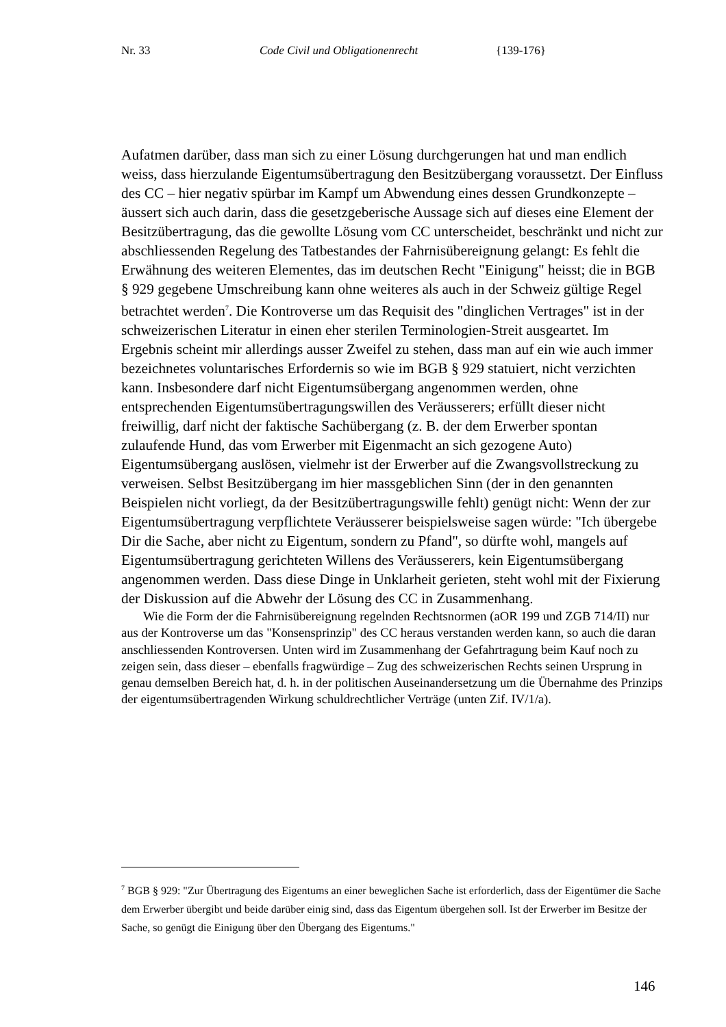Nr. 33 Code Civil und Obligationenrecht {139-176}
Aufatmen darüber, dass man sich zu einer Lösung durchgerungen hat und man endlich weiss, dass hierzulande Eigentumsübertragung den Besitzübergang voraussetzt. Der Einfluss des CC – hier negativ spürbar im Kampf um Abwendung eines dessen Grundkonzepte – äussert sich auch darin, dass die gesetzgeberische Aussage sich auf dieses eine Element der Besitzübertragung, das die gewollte Lösung vom CC unterscheidet, beschränkt und nicht zur abschliessenden Regelung des Tatbestandes der Fahrnisübereignung gelangt: Es fehlt die Erwähnung des weiteren Elementes, das im deutschen Recht "Einigung" heisst; die in BGB § 929 gegebene Umschreibung kann ohne weiteres als auch in der Schweiz gültige Regel betrachtet werden<sup>7</sup>. Die Kontroverse um das Requisit des "dinglichen Vertrages" ist in der schweizerischen Literatur in einen eher sterilen Terminologien-Streit ausgeartet. Im Ergebnis scheint mir allerdings ausser Zweifel zu stehen, dass man auf ein wie auch immer bezeichnetes voluntarisches Erfordernis so wie im BGB § 929 statuiert, nicht verzichten kann. Insbesondere darf nicht Eigentumsübergang angenommen werden, ohne entsprechenden Eigentumsübertragungswillen des Veräusserers; erfüllt dieser nicht freiwillig, darf nicht der faktische Sachübergang (z. B. der dem Erwerber spontan zulaufende Hund, das vom Erwerber mit Eigenmacht an sich gezogene Auto) Eigentumsübergang auslösen, vielmehr ist der Erwerber auf die Zwangsvollstreckung zu verweisen. Selbst Besitzübergang im hier massgeblichen Sinn (der in den genannten Beispielen nicht vorliegt, da der Besitzübertragungswille fehlt) genügt nicht: Wenn der zur Eigentumsübertragung verpflichtete Veräusserer beispielsweise sagen würde: "Ich übergebe Dir die Sache, aber nicht zu Eigentum, sondern zu Pfand", so dürfte wohl, mangels auf Eigentumsübertragung gerichteten Willens des Veräusserers, kein Eigentumsübergang angenommen werden. Dass diese Dinge in Unklarheit gerieten, steht wohl mit der Fixierung der Diskussion auf die Abwehr der Lösung des CC in Zusammenhang.
Wie die Form der die Fahrnisübereignung regelnden Rechtsnormen (aOR 199 und ZGB 714/II) nur aus der Kontroverse um das "Konsensprinzip" des CC heraus verstanden werden kann, so auch die daran anschliessenden Kontroversen. Unten wird im Zusammenhang der Gefahrtragung beim Kauf noch zu zeigen sein, dass dieser – ebenfalls fragwürdige – Zug des schweizerischen Rechts seinen Ursprung in genau demselben Bereich hat, d. h. in der politischen Auseinandersetzung um die Übernahme des Prinzips der eigentumsübertragenden Wirkung schuldrechtlicher Verträge (unten Zif. IV/1/a).
<sup>7</sup> BGB § 929: "Zur Übertragung des Eigentums an einer beweglichen Sache ist erforderlich, dass der Eigentümer die Sache dem Erwerber übergibt und beide darüber einig sind, dass das Eigentum übergehen soll. Ist der Erwerber im Besitze der Sache, so genügt die Einigung über den Übergang des Eigentums."
146